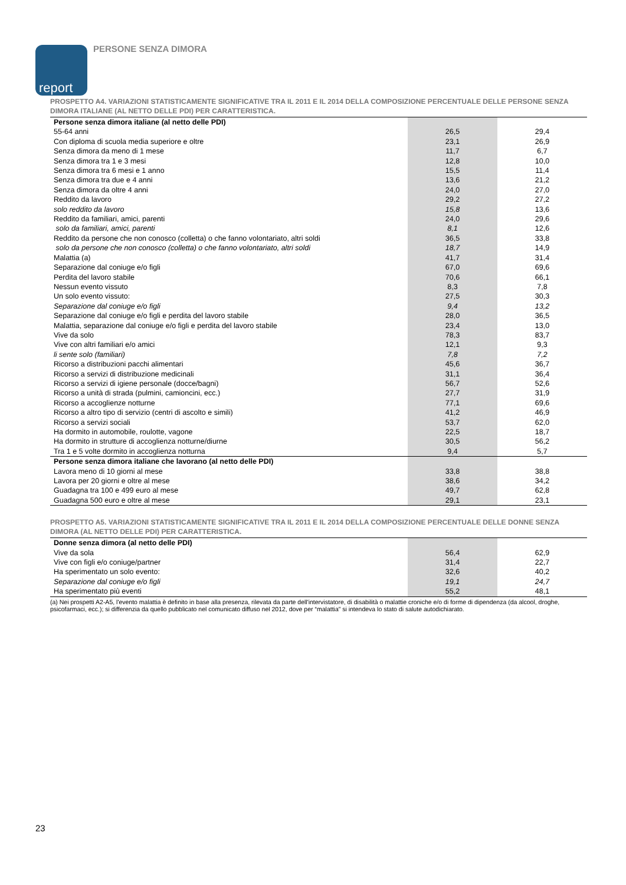report PERSONE SENZA DIMORA
PROSPETTO A4. VARIAZIONI STATISTICAMENTE SIGNIFICATIVE TRA IL 2011 E IL 2014 DELLA COMPOSIZIONE PERCENTUALE DELLE PERSONE SENZA DIMORA ITALIANE (AL NETTO DELLE PDI) PER CARATTERISTICA.
| Persone senza dimora italiane (al netto delle PDI) | | |
| 55-64 anni | 26,5 | 29,4 |
| Con diploma di scuola media superiore e oltre | 23,1 | 26,9 |
| Senza dimora da meno di 1 mese | 11,7 | 6,7 |
| Senza dimora tra 1 e 3 mesi | 12,8 | 10,0 |
| Senza dimora tra 6 mesi e 1 anno | 15,5 | 11,4 |
| Senza dimora tra due e 4 anni | 13,6 | 21,2 |
| Senza dimora da oltre 4 anni | 24,0 | 27,0 |
| Reddito da lavoro | 29,2 | 27,2 |
| solo reddito da lavoro | 15,8 | 13,6 |
| Reddito da familiari, amici, parenti | 24,0 | 29,6 |
| solo da familiari, amici, parenti | 8,1 | 12,6 |
| Reddito da persone che non conosco (colletta) o che fanno volontariato, altri soldi | 36,5 | 33,8 |
| solo da persone che non conosco (colletta) o che fanno volontariato, altri soldi | 18,7 | 14,9 |
| Malattia (a) | 41,7 | 31,4 |
| Separazione dal coniuge e/o figli | 67,0 | 69,6 |
| Perdita del lavoro stabile | 70,6 | 66,1 |
| Nessun evento vissuto | 8,3 | 7,8 |
| Un solo evento vissuto: | 27,5 | 30,3 |
| Separazione dal coniuge e/o figli | 9,4 | 13,2 |
| Separazione dal coniuge e/o figli e perdita del lavoro stabile | 28,0 | 36,5 |
| Malattia, separazione dal coniuge e/o figli e perdita del lavoro stabile | 23,4 | 13,0 |
| Vive da solo | 78,3 | 83,7 |
| Vive con altri familiari e/o amici | 12,1 | 9,3 |
| li sente solo (familiari) | 7,8 | 7,2 |
| Ricorso a distribuzioni pacchi alimentari | 45,6 | 36,7 |
| Ricorso a servizi di distribuzione medicinali | 31,1 | 36,4 |
| Ricorso a servizi di igiene personale (docce/bagni) | 56,7 | 52,6 |
| Ricorso a unità di strada (pulmini, camioncini, ecc.) | 27,7 | 31,9 |
| Ricorso a accoglienze notturne | 77,1 | 69,6 |
| Ricorso a altro tipo di servizio (centri di ascolto e simili) | 41,2 | 46,9 |
| Ricorso a servizi sociali | 53,7 | 62,0 |
| Ha dormito in automobile, roulotte, vagone | 22,5 | 18,7 |
| Ha dormito in strutture di accoglienza notturne/diurne | 30,5 | 56,2 |
| Tra 1 e 5 volte dormito in accoglienza notturna | 9,4 | 5,7 |
| Persone senza dimora italiane che lavorano (al netto delle PDI) | | |
| Lavora meno di 10 giorni al mese | 33,8 | 38,8 |
| Lavora per 20 giorni e oltre al mese | 38,6 | 34,2 |
| Guadagna tra 100 e 499 euro al mese | 49,7 | 62,8 |
| Guadagna 500 euro e oltre al mese | 29,1 | 23,1 |
PROSPETTO A5. VARIAZIONI STATISTICAMENTE SIGNIFICATIVE TRA IL 2011 E IL 2014 DELLA COMPOSIZIONE PERCENTUALE DELLE DONNE SENZA DIMORA (AL NETTO DELLE PDI) PER CARATTERISTICA.
| Donne senza dimora (al netto delle PDI) | | |
| Vive da sola | 56,4 | 62,9 |
| Vive con figli e/o coniuge/partner | 31,4 | 22,7 |
| Ha sperimentato un solo evento: | 32,6 | 40,2 |
| Separazione dal coniuge e/o figli | 19,1 | 24,7 |
| Ha sperimentato più eventi | 55,2 | 48,1 |
(a) Nei prospetti A2-A5, l'evento malattia è definito in base alla presenza, rilevata da parte dell'intervistatore, di disabilità o malattie croniche e/o di forme di dipendenza (da alcool, droghe, psicofarmaci, ecc.); si differenzia da quello pubblicato nel comunicato diffuso nel 2012, dove per “malattia” si intendeva lo stato di salute autodichiarato.
23